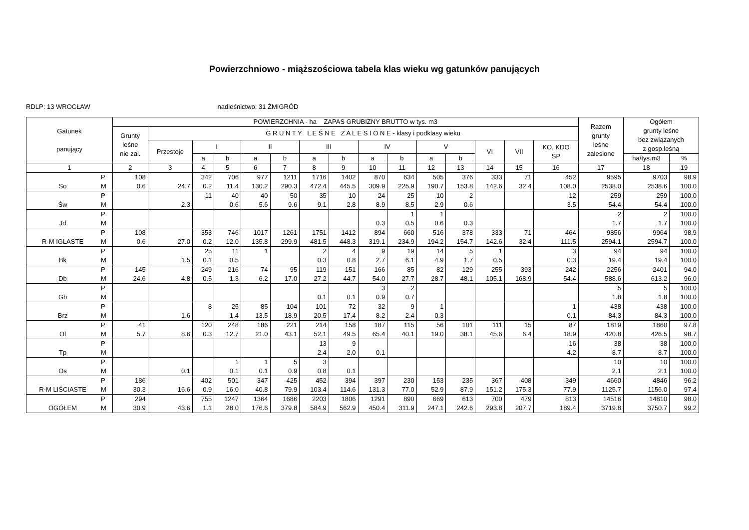Powierzchniowo - miąższościowa tabela klas wieku wg gatunków panujących
RDLP: 13 WROCŁAW nadleśnictwo: 31 ŻMIGRÓD
| Gatunek panujący | | POWIERZCHNIA - ha ZAPAS GRUBIZNY BRUTTO w tys. m3 | | | | | | | | | | | | | | | Razem grunty leśne zalesione | Ogółem grunty leśne bez związanych z gosp.leśną | |
| --- | --- | --- | --- | --- | --- | --- | --- | --- | --- | --- | --- | --- | --- | --- | --- | --- | --- | --- | --- |
| | | Grunty leśne nie zal. | G R U N T Y L E Ś N E Z A L E S I O N E - klasy i podklasy wieku | | | | | | | | | | | | | | | | |
| | | | Przestoje | I | | II | | III | | IV | | V | | VI | VII | KO, KDO SP | | | |
| | | | | a | b | a | b | a | b | a | b | a | b | | | | | ha/tys.m3 | % |
| 1 | | 2 | 3 | 4 | 5 | 6 | 7 | 8 | 9 | 10 | 11 | 12 | 13 | 14 | 15 | 16 | 17 | 18 | 19 |
| | P | 108 | | 342 | 706 | 977 | 1211 | 1716 | 1402 | 870 | 634 | 505 | 376 | 333 | 71 | 452 | 9595 | 9703 | 98.9 |
| So | M | 0.6 | 24.7 | 0.2 | 11.4 | 130.2 | 290.3 | 472.4 | 445.5 | 309.9 | 225.9 | 190.7 | 153.8 | 142.6 | 32.4 | 108.0 | 2538.0 | 2538.6 | 100.0 |
| | P | | | 11 | 40 | 40 | 50 | 35 | 10 | 24 | 25 | 10 | 2 | | | 12 | 259 | 259 | 100.0 |
| Św | M | | 2.3 | | 0.6 | 5.6 | 9.6 | 9.1 | 2.8 | 8.9 | 8.5 | 2.9 | 0.6 | | | 3.5 | 54.4 | 54.4 | 100.0 |
| | P | | | | | | | | | | 1 | 1 | | | | | 2 | 2 | 100.0 |
| Jd | M | | | | | | | | | 0.3 | 0.5 | 0.6 | 0.3 | | | | 1.7 | 1.7 | 100.0 |
| | P | 108 | | 353 | 746 | 1017 | 1261 | 1751 | 1412 | 894 | 660 | 516 | 378 | 333 | 71 | 464 | 9856 | 9964 | 98.9 |
| R-M IGLASTE | M | 0.6 | 27.0 | 0.2 | 12.0 | 135.8 | 299.9 | 481.5 | 448.3 | 319.1 | 234.9 | 194.2 | 154.7 | 142.6 | 32.4 | 111.5 | 2594.1 | 2594.7 | 100.0 |
| | P | | | 25 | 11 | 1 | | 2 | 4 | 9 | 19 | 14 | 5 | 1 | | 3 | 94 | 94 | 100.0 |
| Bk | M | | 1.5 | 0.1 | 0.5 | | | 0.3 | 0.8 | 2.7 | 6.1 | 4.9 | 1.7 | 0.5 | | 0.3 | 19.4 | 19.4 | 100.0 |
| | P | 145 | | 249 | 216 | 74 | 95 | 119 | 151 | 166 | 85 | 82 | 129 | 255 | 393 | 242 | 2256 | 2401 | 94.0 |
| Db | M | 24.6 | 4.8 | 0.5 | 1.3 | 6.2 | 17.0 | 27.2 | 44.7 | 54.0 | 27.7 | 28.7 | 48.1 | 105.1 | 168.9 | 54.4 | 588.6 | 613.2 | 96.0 |
| | P | | | | | | | | | 3 | 2 | | | | | | 5 | 5 | 100.0 |
| Gb | M | | | | | | | 0.1 | 0.1 | 0.9 | 0.7 | | | | | | 1.8 | 1.8 | 100.0 |
| | P | | | 8 | 25 | 85 | 104 | 101 | 72 | 32 | 9 | 1 | | | | 1 | 438 | 438 | 100.0 |
| Brz | M | | 1.6 | | 1.4 | 13.5 | 18.9 | 20.5 | 17.4 | 8.2 | 2.4 | 0.3 | | | | 0.1 | 84.3 | 84.3 | 100.0 |
| | P | 41 | | 120 | 248 | 186 | 221 | 214 | 158 | 187 | 115 | 56 | 101 | 111 | 15 | 87 | 1819 | 1860 | 97.8 |
| Ol | M | 5.7 | 8.6 | 0.3 | 12.7 | 21.0 | 43.1 | 52.1 | 49.5 | 65.4 | 40.1 | 19.0 | 38.1 | 45.6 | 6.4 | 18.9 | 420.8 | 426.5 | 98.7 |
| | P | | | | | | | 13 | 9 | | | | | | | 16 | 38 | 38 | 100.0 |
| Tp | M | | | | | | | 2.4 | 2.0 | 0.1 | | | | | | 4.2 | 8.7 | 8.7 | 100.0 |
| | P | | | | 1 | 1 | 5 | 3 | | | | | | | | | 10 | 10 | 100.0 |
| Os | M | | 0.1 | | 0.1 | 0.1 | 0.9 | 0.8 | 0.1 | | | | | | | | 2.1 | 2.1 | 100.0 |
| | P | 186 | | 402 | 501 | 347 | 425 | 452 | 394 | 397 | 230 | 153 | 235 | 367 | 408 | 349 | 4660 | 4846 | 96.2 |
| R-M LIŚCIASTE | M | 30.3 | 16.6 | 0.9 | 16.0 | 40.8 | 79.9 | 103.4 | 114.6 | 131.3 | 77.0 | 52.9 | 87.9 | 151.2 | 175.3 | 77.9 | 1125.7 | 1156.0 | 97.4 |
| | P | 294 | | 755 | 1247 | 1364 | 1686 | 2203 | 1806 | 1291 | 890 | 669 | 613 | 700 | 479 | 813 | 14516 | 14810 | 98.0 |
| OGÓŁEM | M | 30.9 | 43.6 | 1.1 | 28.0 | 176.6 | 379.8 | 584.9 | 562.9 | 450.4 | 311.9 | 247.1 | 242.6 | 293.8 | 207.7 | 189.4 | 3719.8 | 3750.7 | 99.2 |